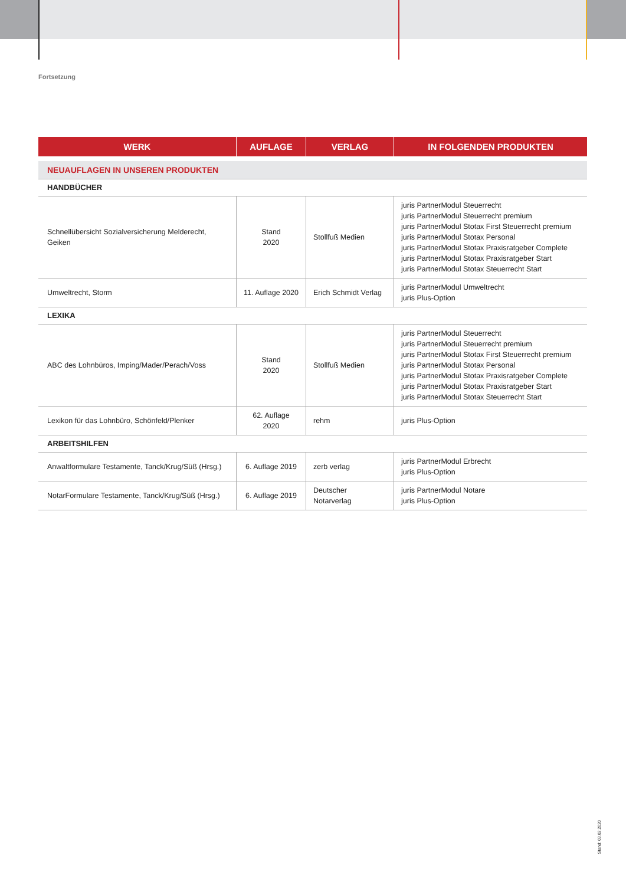Fortsetzung
| WERK | AUFLAGE | VERLAG | IN FOLGENDEN PRODUKTEN |
| --- | --- | --- | --- |
| NEUAUFLAGEN IN UNSEREN PRODUKTEN | | | |
| HANDBÜCHER | | | |
| Schnellübersicht Sozialversicherung Melderecht, Geiken | Stand 2020 | Stollfuß Medien | juris PartnerModul Steuerrecht juris PartnerModul Steuerrecht premium juris PartnerModul Stotax First Steuerrecht premium juris PartnerModul Stotax Personal juris PartnerModul Stotax Praxisratgeber Complete juris PartnerModul Stotax Praxisratgeber Start juris PartnerModul Stotax Steuerrecht Start |
| Umweltrecht, Storm | 11. Auflage 2020 | Erich Schmidt Verlag | juris PartnerModul Umweltrecht juris Plus-Option |
| LEXIKA | | | |
| ABC des Lohnbüros, Imping/Mader/Perach/Voss | Stand 2020 | Stollfuß Medien | juris PartnerModul Steuerrecht juris PartnerModul Steuerrecht premium juris PartnerModul Stotax First Steuerrecht premium juris PartnerModul Stotax Personal juris PartnerModul Stotax Praxisratgeber Complete juris PartnerModul Stotax Praxisratgeber Start juris PartnerModul Stotax Steuerrecht Start |
| Lexikon für das Lohnbüro, Schönfeld/Plenker | 62. Auflage 2020 | rehm | juris Plus-Option |
| ARBEITSHILFEN | | | |
| Anwaltformulare Testamente, Tanck/Krug/Süß (Hrsg.) | 6. Auflage 2019 | zerb verlag | juris PartnerModul Erbrecht juris Plus-Option |
| NotarFormulare Testamente, Tanck/Krug/Süß (Hrsg.) | 6. Auflage 2019 | Deutscher Notarverlag | juris PartnerModul Notare juris Plus-Option |
Stand: 03.02.2020